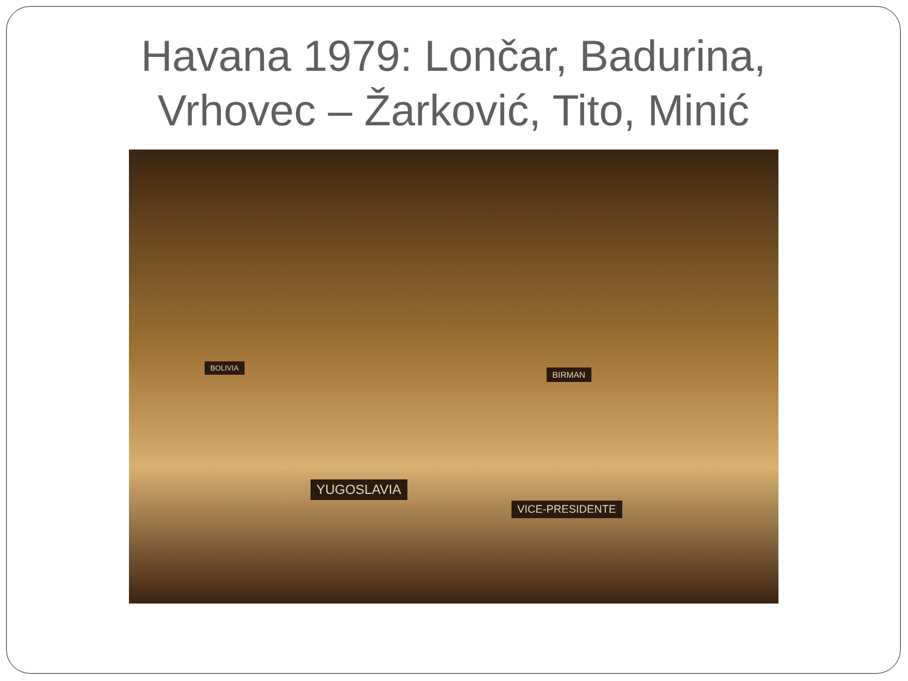Havana 1979: Lončar, Badurina,
Vrhovec – Žarković, Tito, Minić
YUGOSLAVIA
VICE-PRESIDENTE
BOLIVIA
BIRMAN